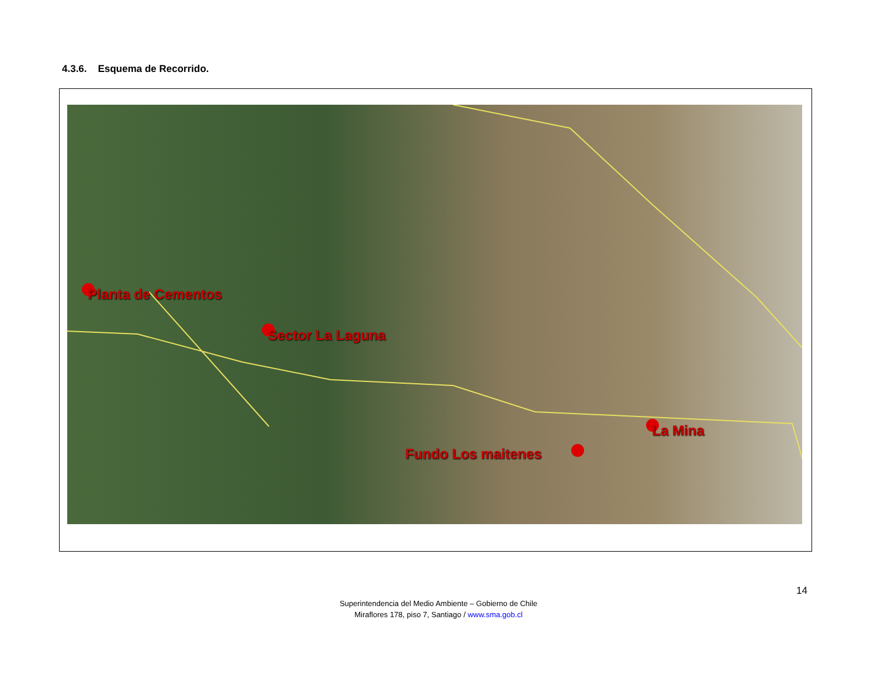4.3.6. Esquema de Recorrido.
Planta de Cementos
Sector La Laguna
Fundo Los maitenes
La Mina
14
Superintendencia del Medio Ambiente – Gobierno de Chile
Miraflores 178, piso 7, Santiago / www.sma.gob.cl